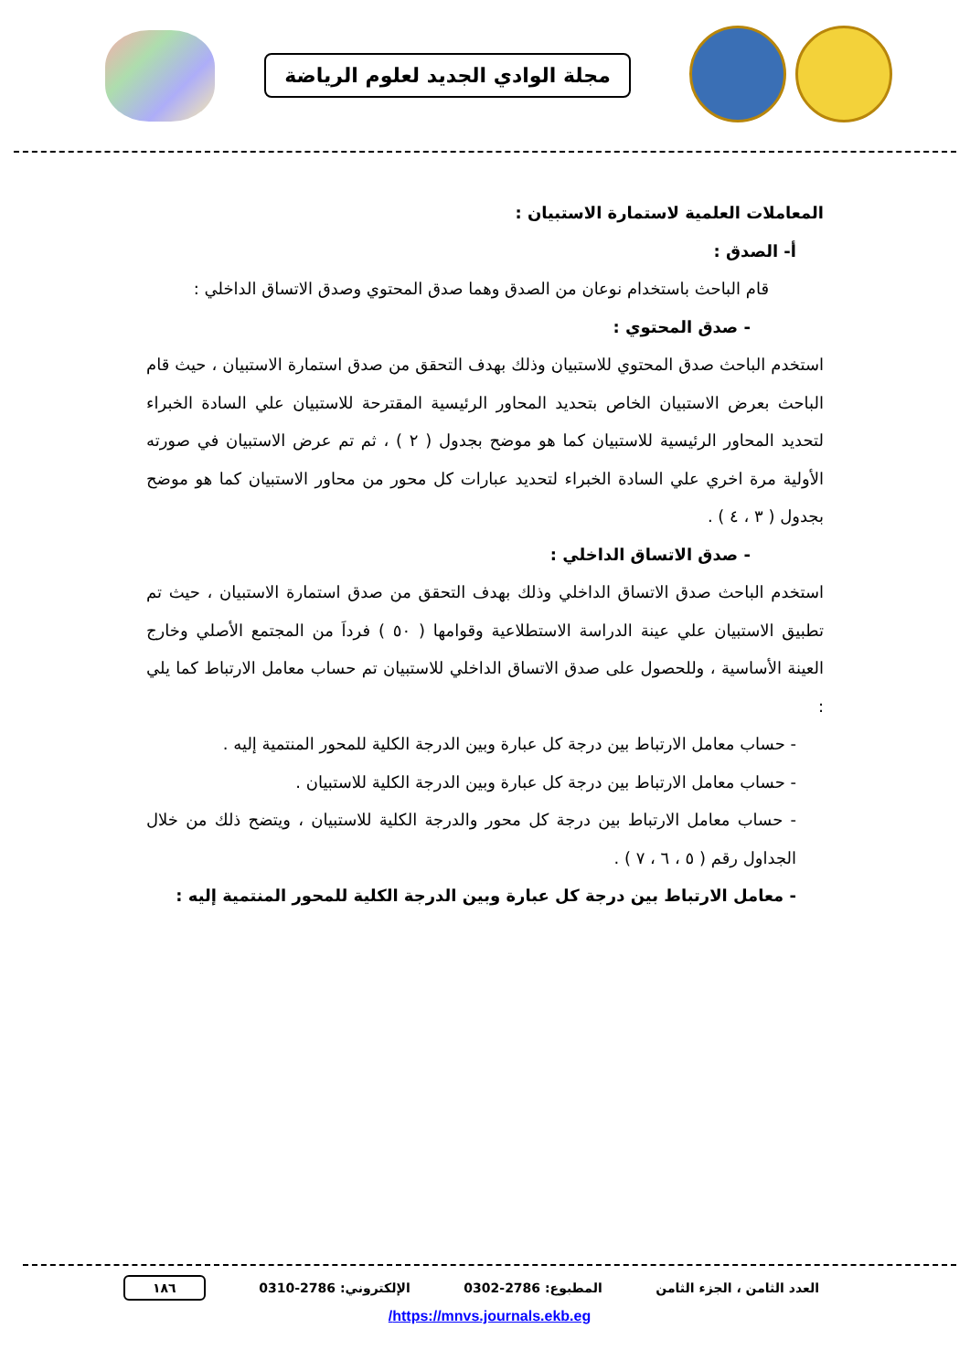مجلة الوادي الجديد لعلوم الرياضة
المعاملات العلمية لاستمارة الاستبيان :
أ- الصدق :
قام الباحث باستخدام نوعان من الصدق وهما صدق المحتوي وصدق الاتساق الداخلي :
- صدق المحتوي :
استخدم الباحث صدق المحتوي للاستبيان وذلك بهدف التحقق من صدق استمارة الاستبيان ، حيث قام الباحث بعرض الاستبيان الخاص بتحديد المحاور الرئيسية المقترحة للاستبيان علي السادة الخبراء لتحديد المحاور الرئيسية للاستبيان كما هو موضح بجدول ( ٢ ) ، ثم تم عرض الاستبيان في صورته الأولية مرة اخري علي السادة الخبراء لتحديد عبارات كل محور من محاور الاستبيان كما هو موضح بجدول ( ٣ ، ٤ ) .
- صدق الاتساق الداخلي :
استخدم الباحث صدق الاتساق الداخلي وذلك بهدف التحقق من صدق استمارة الاستبيان ، حيث تم تطبيق الاستبيان علي عينة الدراسة الاستطلاعية وقوامها ( ٥٠ ) فرداَ من المجتمع الأصلي وخارج العينة الأساسية ، وللحصول على صدق الاتساق الداخلي للاستبيان تم حساب معامل الارتباط كما يلي :
- حساب معامل الارتباط بين درجة كل عبارة وبين الدرجة الكلية للمحور المنتمية إليه .
- حساب معامل الارتباط بين درجة كل عبارة وبين الدرجة الكلية للاستبيان .
- حساب معامل الارتباط بين درجة كل محور والدرجة الكلية للاستبيان ، ويتضح ذلك من خلال الجداول رقم ( ٥ ، ٦ ، ٧ ) .
- معامل الارتباط بين درجة كل عبارة وبين الدرجة الكلية للمحور المنتمية إليه :
العدد الثامن ، الجزء الثامن المطبوع: 2786-0302 الإلكتروني: 2786-0310 ١٨٦
https://mnvs.journals.ekb.eg/